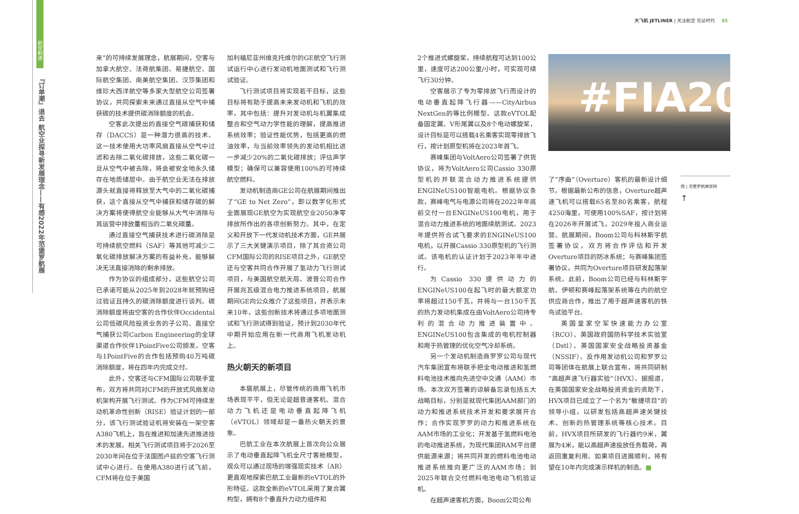航空制造
『订单潮』退去 航空业探寻新发展理念——有感2022年范堡罗航展
大飞机 JETLINER | 关注航空 见证时代 35
来”的可持续发展理念，航展期间，空客与加拿大航空、法荷航集团、易捷航空、国际航空集团、南美航空集团、汉莎集团和维珍大西洋航空等多家大型航空公司签署协议，共同探索未来通过直接从空气中捕获碳的技术提供碳消除额度的机会。
空客此次提出的直接空气碳捕获和储存（DACCS）是一种潜力很高的技术。这一技术使用大功率风扇直接从空气中过滤和去除二氧化碳排放，这些二氧化碳一旦从空气中被去除，将会被安全地永久储存在地质储层中。由于航空业无法在排放源头就直接将释放至大气中的二氧化碳捕获，这个直接从空气中捕获和储存碳的解决方案将使得航空业能够从大气中消除与其运营中排放量相当的二氧化碳量。
通过直接空气捕获技术进行碳消除是可持续航空燃料（SAF）等其他可减少二氧化碳排放解决方案的有益补充，能够解决无法直接消除的剩余排放。
作为协议的组成部分，这些航空公司已承诺可能从2025年到2028年就预购经过验证且持久的碳消除额度进行谈判。碳消除额度将由空客的合作伙伴Occidental公司低碳风险投资业务的子公司、直接空气捕获公司Carbon Engineering的全球渠道合作伙伴1PointFive公司颁发。空客与1PointFive的合作包括预购40万吨碳消除额度，将在四年内完成交付。
此外，空客还与CFM国际公司联手宣布，双方将共同对CFM的开放式风扇发动机架构开展飞行测试。作为CFM可持续发动机革命性创新（RISE）验证计划的一部分，该飞行测试验证机将安装在一架空客A380飞机上，旨在推进和加速先进推进技术的发展。相关飞行测试项目将于2026至2030年间在位于法国图卢兹的空客飞行测试中心进行。在使用A380进行试飞前，CFM将在位于美国
加利福尼亚州维克托维尔的GE航空飞行测试运行中心进行发动机地面测试和飞行测试验证。
飞行测试项目将实现若干目标，这些目标将有助于提高未来发动机和飞机的效率，其中包括：提升对发动机与机翼集成整合和空气动力学性能的理解，提高推进系统效率；验证性能优势，包括更高的燃油效率，与当前效率领先的发动机相比进一步减少20%的二氧化碳排放；评估声学模型；确保可以兼容使用100%的可持续航空燃料。
发动机制造商GE公司在航展期间推出了“GE to Net Zero”，即以数字化形式全面展现GE航空为实现航空业2050净零排放所作出的各项创新努力。其中，在定义和开放下一代发动机技术方面，GE共展示了三大关键演示项目，除了其合资公司CFM国际公司的RISE项目之外，GE航空还与空客共同合作开展了氢动力飞行测试项目，与美国航空航天局、波音公司合作开展兆瓦级混合电力推进系统项目，航展期间GE向公众推介了这些项目，并表示未来10年，这些创新技术将通过多项地面测试和飞行测试得到验证，预计到2030年代中期开始应用在新一代商用飞机发动机上。
热火朝天的新项目
本届航展上，尽管传统的商用飞机市场表现平平，但无论是超音速客机、混合动力飞机还是电动垂直起降飞机（eVTOL）领域却是一番热火朝天的景象。
巴航工业在本次航展上首次向公众展示了电动垂直起降飞机全尺寸客舱模型，观众可以通过现场的增强现实技术（AR）更直观地探索巴航工业最新的eVTOL的外形特征。这款全新的eVTOL采用了复合翼构型，拥有8个垂直升力动力组件和
2个推进式螺旋桨，持续航程可达到100公里，速度可达200公里/小时，可实现可续飞行30分钟。
空客展示了专为零排放飞行而设计的电动垂直起降飞行器——CityAirbus NextGen的等比例模型。这款eVTOL配备固定翼、V形尾翼以及8个电动螺旋桨，设计目标是可以搭载4名乘客实现零排放飞行，按计划原型机将在2023年首飞。
赛峰集团与VoltAero公司签署了供货协议，将为VoltAero公司Cassio 330原型机的并联混合动力推进系统提供ENGINeUS100智能电机。根据协议条款，赛峰电气与电源公司将在2022年年底前交付一台ENGINeUS100电机，用于混合动力推进系统的地面续航测试。2023年提供符合试飞要求的ENGINeUS100电机，以开展Cassio 330原型机的飞行测试。该电机的认证计划于2023年年中进行。
为Cassio 330提供动力的ENGINeUS100在起飞时的最大额定功率将超过150千瓦，并将与一台150千瓦的热力发动机集成在由VoltAero公司持专利的混合动力推进装置中。ENGINeUS100包含集成的电机控制器和用于热管理的优化空气冷却系统。
另一个发动机制造商罗罗公司与现代汽车集团宣布将联手把全电动推进和氢燃料电池技术推向先进空中交通（AAM）市场。本次双方签署的谅解备忘录包括五大战略目标，分别是就现代集团AAM部门的动力和推进系统技术开发和要求展开合作；合作实现罗罗的动力和推进系统在AAM市场的工业化；开发基于氢燃料电池的电动推进系统，为现代集团RAM平台提供能源来源；将共同开发的燃料电池电动推进系统推向更广泛的AAM市场；到2025年联合交付燃料电池电动飞机验证机。
在超声速客机方面，Boom公司公布
#FIA2022
了“序曲”（Overture）客机的最新设计细节。根据最新公布的信息，Overture超声速飞机可以搭载65名至80名乘客，航程4250海里，可使用100%SAF，按计划将在2026年开展试飞，2029年投入商业运营。航展期间，Boom公司与科林斯宇航签署协议，双方将合作评估和开发Overture项目的防冰系统；与赛峰集团签署协议，共同为Overture项目研发起落架系统。此前，Boom公司已经与科林斯宇航、伊顿和赛峰起落架系统等在内的航空供应商合作，推出了用于超声速客机的铁鸟试验平台。
英国皇家空军快速能力办公室（RCO）、英国政府国防科学技术实验室（Dstl）、英国国家安全战略投资基金（NSSIF）、反作用发动机公司和罗罗公司等团体在航展上联合宣布，将共同研制“高超声速飞行器实验”（HVX）。据报道，在英国国家安全战略投资资金的资助下，HVX项目已成立了一个名为“敏捷项目”的领导小组，以研发包括高超声速关键技术、创新的热管理系统等核心技术。目前，HVX项目所研发的飞行器约9米，翼展为4米，能以高超声速投放任务载荷，再返回重复利用。如果项目进展顺利，将有望在10年内完成演示样机的制造。■
图 | 范堡罗航展官网
↑